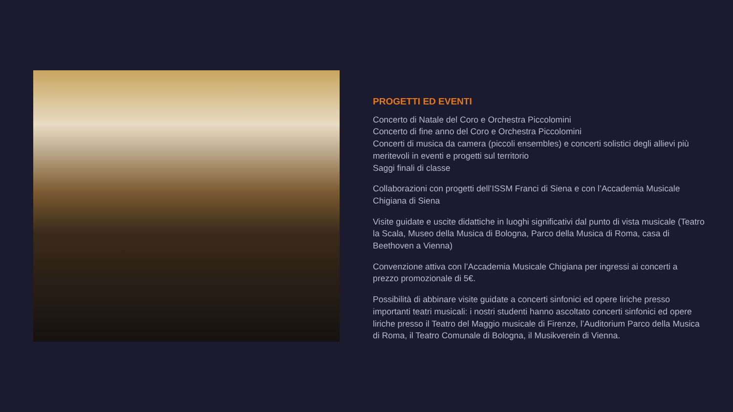PROGETTI ED EVENTI
Concerto di Natale del Coro e Orchestra Piccolomini
Concerto di fine anno del Coro e Orchestra Piccolomini
Concerti di musica da camera (piccoli ensembles) e concerti solistici degli allievi più meritevoli in eventi e progetti sul territorio
Saggi finali di classe
Collaborazioni con progetti dell’ISSM Franci di Siena e con l’Accademia Musicale Chigiana di Siena
Visite guidate e uscite didattiche in luoghi significativi dal punto di vista musicale (Teatro la Scala, Museo della Musica di Bologna, Parco della Musica di Roma, casa di Beethoven a Vienna)
Convenzione attiva con l’Accademia Musicale Chigiana per ingressi ai concerti a prezzo promozionale di 5€.
Possibilità di abbinare visite guidate a concerti sinfonici ed opere liriche presso importanti teatri musicali: i nostri studenti hanno ascoltato concerti sinfonici ed opere liriche presso il Teatro del Maggio musicale di Firenze, l’Auditorium Parco della Musica di Roma, il Teatro Comunale di Bologna, il Musikverein di Vienna.